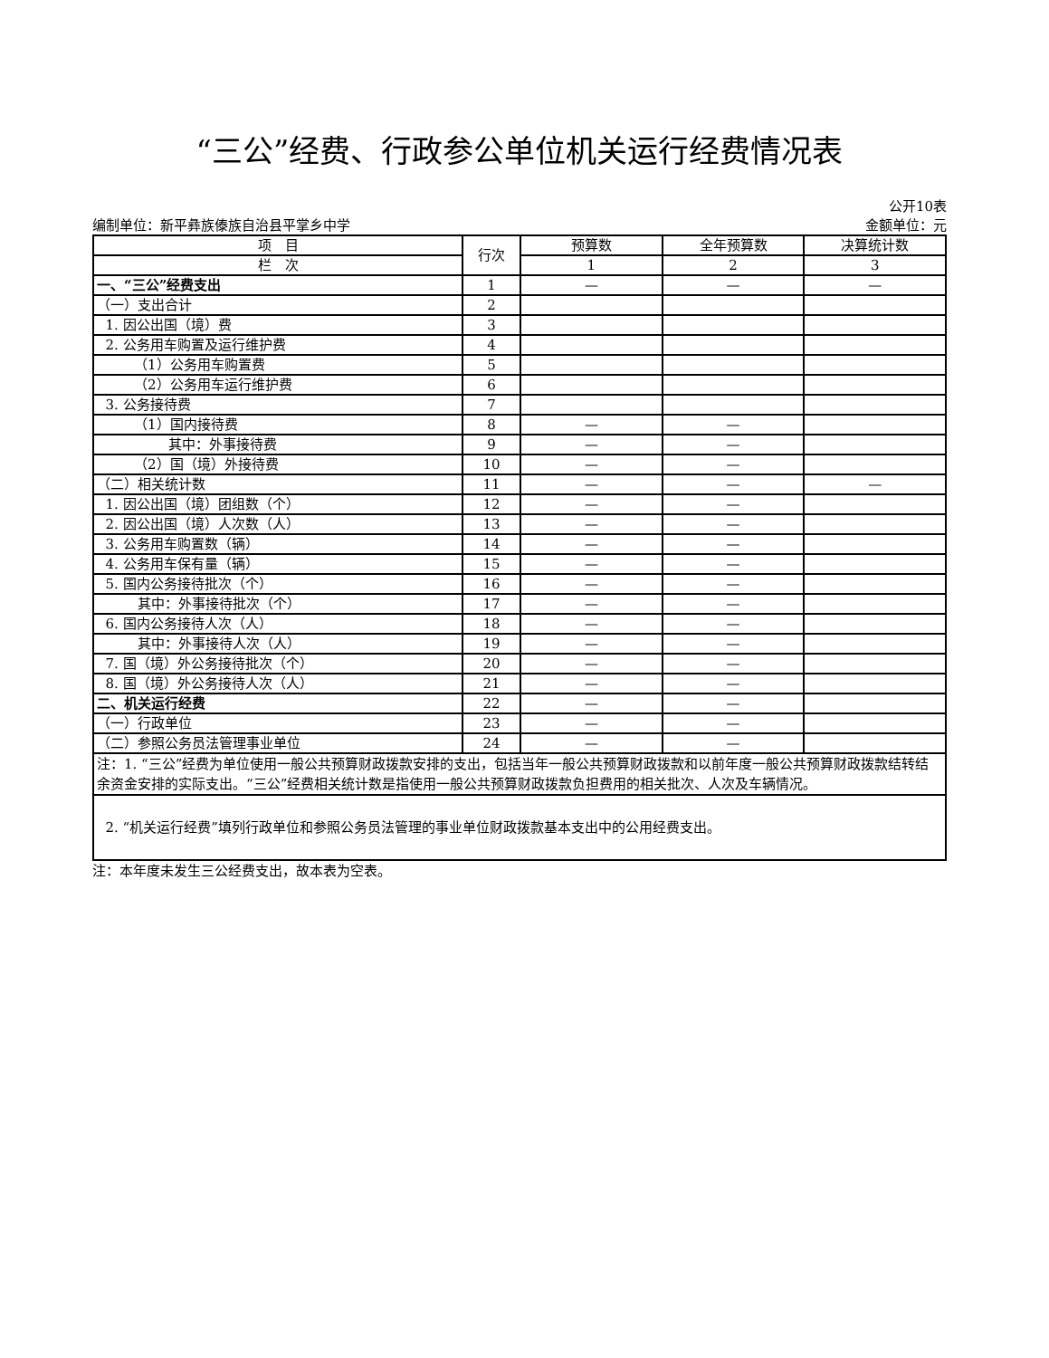“三公”经费、行政参公单位机关运行经费情况表
公开10表
编制单位：新平彝族傣族自治县平掌乡中学 金额单位：元
| 项 目 | 行次 | 预算数 | 全年预算数 | 决算统计数 |
| --- | --- | --- | --- | --- |
| 栏 次 | | 1 | 2 | 3 |
| 一、“三公”经费支出 | 1 | — | — | — |
| （一）支出合计 | 2 | | | |
| 1. 因公出国（境）费 | 3 | | | |
| 2. 公务用车购置及运行维护费 | 4 | | | |
| （1）公务用车购置费 | 5 | | | |
| （2）公务用车运行维护费 | 6 | | | |
| 3. 公务接待费 | 7 | | | |
| （1）国内接待费 | 8 | — | — | |
| 其中：外事接待费 | 9 | — | — | |
| （2）国（境）外接待费 | 10 | — | — | |
| （二）相关统计数 | 11 | — | — | — |
| 1. 因公出国（境）团组数（个） | 12 | — | — | |
| 2. 因公出国（境）人次数（人） | 13 | — | — | |
| 3. 公务用车购置数（辆） | 14 | — | — | |
| 4. 公务用车保有量（辆） | 15 | — | — | |
| 5. 国内公务接待批次（个） | 16 | — | — | |
| 其中：外事接待批次（个） | 17 | — | — | |
| 6. 国内公务接待人次（人） | 18 | — | — | |
| 其中：外事接待人次（人） | 19 | — | — | |
| 7. 国（境）外公务接待批次（个） | 20 | — | — | |
| 8. 国（境）外公务接待人次（人） | 21 | — | — | |
| 二、机关运行经费 | 22 | — | — | |
| （一）行政单位 | 23 | — | — | |
| （二）参照公务员法管理事业单位 | 24 | — | — | |
| 注：1. “三公”经费为单位使用一般公共预算财政拨款安排的支出，包括当年一般公共预算财政拨款和以前年度一般公共预算财政拨款结转结余资金安排的实际支出。“三公”经费相关统计数是指使用一般公共预算财政拨款负担费用的相关批次、人次及车辆情况。 | | | | |
| 2. “机关运行经费”填列行政单位和参照公务员法管理的事业单位财政拨款基本支出中的公用经费支出。 | | | | |
注：本年度未发生三公经费支出，故本表为空表。